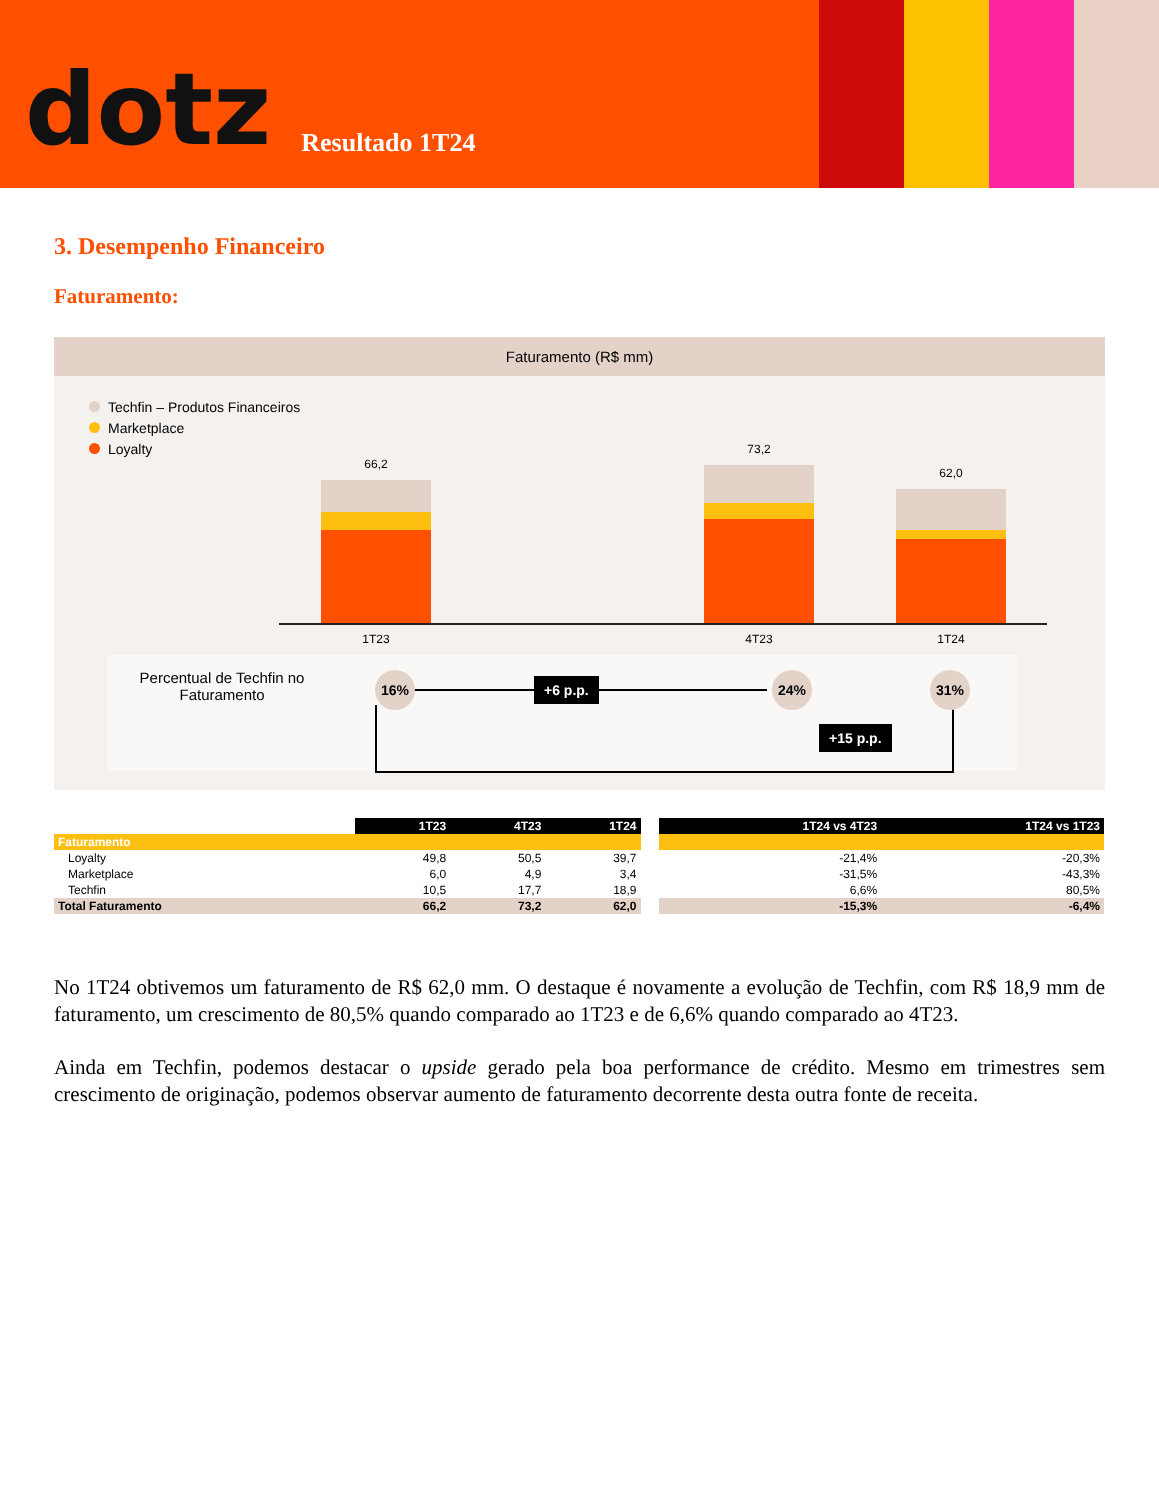dotz
Resultado 1T24
3. Desempenho Financeiro
Faturamento:
Faturamento (R$ mm)
Techfin – Produtos Financeiros
Marketplace
Loyalty
66,2
73,2
62,0
1T23 4T23 1T24
Percentual de Techfin no Faturamento
16% 24% 31%
+6 p.p.
+15 p.p.
| | 1T23 | 4T23 | 1T24 | | 1T24 vs 4T23 | 1T24 vs 1T23 |
| Faturamento | | | | | | |
| Loyalty | 49,8 | 50,5 | 39,7 | | -21,4% | -20,3% |
| Marketplace | 6,0 | 4,9 | 3,4 | | -31,5% | -43,3% |
| Techfin | 10,5 | 17,7 | 18,9 | | 6,6% | 80,5% |
| Total Faturamento | 66,2 | 73,2 | 62,0 | | -15,3% | -6,4% |
No 1T24 obtivemos um faturamento de R$ 62,0 mm. O destaque é novamente a evolução de Techfin, com R$ 18,9 mm de faturamento, um crescimento de 80,5% quando comparado ao 1T23 e de 6,6% quando comparado ao 4T23.
Ainda em Techfin, podemos destacar o upside gerado pela boa performance de crédito. Mesmo em trimestres sem crescimento de originação, podemos observar aumento de faturamento decorrente desta outra fonte de receita.